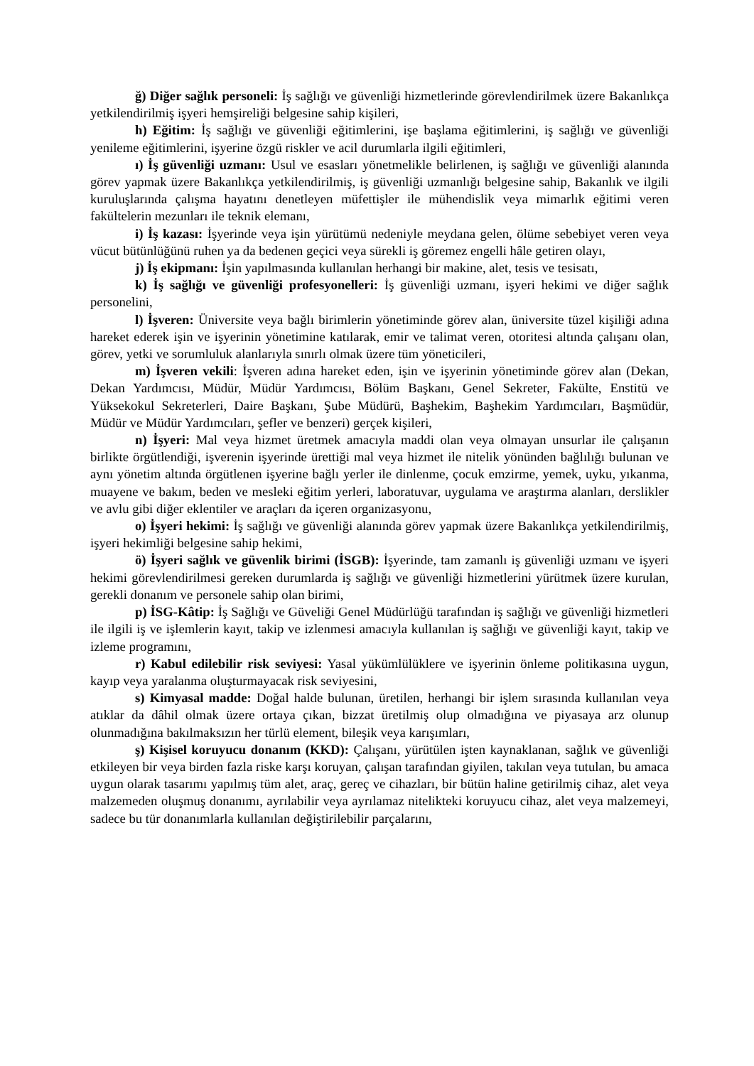ğ) Diğer sağlık personeli: İş sağlığı ve güvenliği hizmetlerinde görevlendirilmek üzere Bakanlıkça yetkilendirilmiş işyeri hemşireliği belgesine sahip kişileri,
h) Eğitim: İş sağlığı ve güvenliği eğitimlerini, işe başlama eğitimlerini, iş sağlığı ve güvenliği yenileme eğitimlerini, işyerine özgü riskler ve acil durumlarla ilgili eğitimleri,
ı) İş güvenliği uzmanı: Usul ve esasları yönetmelikle belirlenen, iş sağlığı ve güvenliği alanında görev yapmak üzere Bakanlıkça yetkilendirilmiş, iş güvenliği uzmanlığı belgesine sahip, Bakanlık ve ilgili kuruluşlarında çalışma hayatını denetleyen müfettişler ile mühendislik veya mimarlık eğitimi veren fakültelerin mezunları ile teknik elemanı,
i) İş kazası: İşyerinde veya işin yürütümü nedeniyle meydana gelen, ölüme sebebiyet veren veya vücut bütünlüğünü ruhen ya da bedenen geçici veya sürekli iş göremez engelli hâle getiren olayı,
j) İş ekipmanı: İşin yapılmasında kullanılan herhangi bir makine, alet, tesis ve tesisatı,
k) İş sağlığı ve güvenliği profesyonelleri: İş güvenliği uzmanı, işyeri hekimi ve diğer sağlık personelini,
l) İşveren: Üniversite veya bağlı birimlerin yönetiminde görev alan, üniversite tüzel kişiliği adına hareket ederek işin ve işyerinin yönetimine katılarak, emir ve talimat veren, otoritesi altında çalışanı olan, görev, yetki ve sorumluluk alanlarıyla sınırlı olmak üzere tüm yöneticileri,
m) İşveren vekili: İşveren adına hareket eden, işin ve işyerinin yönetiminde görev alan (Dekan, Dekan Yardımcısı, Müdür, Müdür Yardımcısı, Bölüm Başkanı, Genel Sekreter, Fakülte, Enstitü ve Yüksekokul Sekreterleri, Daire Başkanı, Şube Müdürü, Başhekim, Başhekim Yardımcıları, Başmüdür, Müdür ve Müdür Yardımcıları, şefler ve benzeri) gerçek kişileri,
n) İşyeri: Mal veya hizmet üretmek amacıyla maddi olan veya olmayan unsurlar ile çalışanın birlikte örgütlendiği, işverenin işyerinde ürettiği mal veya hizmet ile nitelik yönünden bağlılığı bulunan ve aynı yönetim altında örgütlenen işyerine bağlı yerler ile dinlenme, çocuk emzirme, yemek, uyku, yıkanma, muayene ve bakım, beden ve mesleki eğitim yerleri, laboratuvar, uygulama ve araştırma alanları, derslikler ve avlu gibi diğer eklentiler ve araçları da içeren organizasyonu,
o) İşyeri hekimi: İş sağlığı ve güvenliği alanında görev yapmak üzere Bakanlıkça yetkilendirilmiş, işyeri hekimliği belgesine sahip hekimi,
ö) İşyeri sağlık ve güvenlik birimi (İSGB): İşyerinde, tam zamanlı iş güvenliği uzmanı ve işyeri hekimi görevlendirilmesi gereken durumlarda iş sağlığı ve güvenliği hizmetlerini yürütmek üzere kurulan, gerekli donanım ve personele sahip olan birimi,
p) İSG-Kâtip: İş Sağlığı ve Güveliği Genel Müdürlüğü tarafından iş sağlığı ve güvenliği hizmetleri ile ilgili iş ve işlemlerin kayıt, takip ve izlenmesi amacıyla kullanılan iş sağlığı ve güvenliği kayıt, takip ve izleme programını,
r) Kabul edilebilir risk seviyesi: Yasal yükümlülüklere ve işyerinin önleme politikasına uygun, kayıp veya yaralanma oluşturmayacak risk seviyesini,
s) Kimyasal madde: Doğal halde bulunan, üretilen, herhangi bir işlem sırasında kullanılan veya atıklar da dâhil olmak üzere ortaya çıkan, bizzat üretilmiş olup olmadığına ve piyasaya arz olunup olunmadığına bakılmaksızın her türlü element, bileşik veya karışımları,
ş) Kişisel koruyucu donanım (KKD): Çalışanı, yürütülen işten kaynaklanan, sağlık ve güvenliği etkileyen bir veya birden fazla riske karşı koruyan, çalışan tarafından giyilen, takılan veya tutulan, bu amaca uygun olarak tasarımı yapılmış tüm alet, araç, gereç ve cihazları, bir bütün haline getirilmiş cihaz, alet veya malzemeden oluşmuş donanımı, ayrılabilir veya ayrılamaz nitelikteki koruyucu cihaz, alet veya malzemeyi, sadece bu tür donanımlarla kullanılan değiştirilebilir parçalarını,